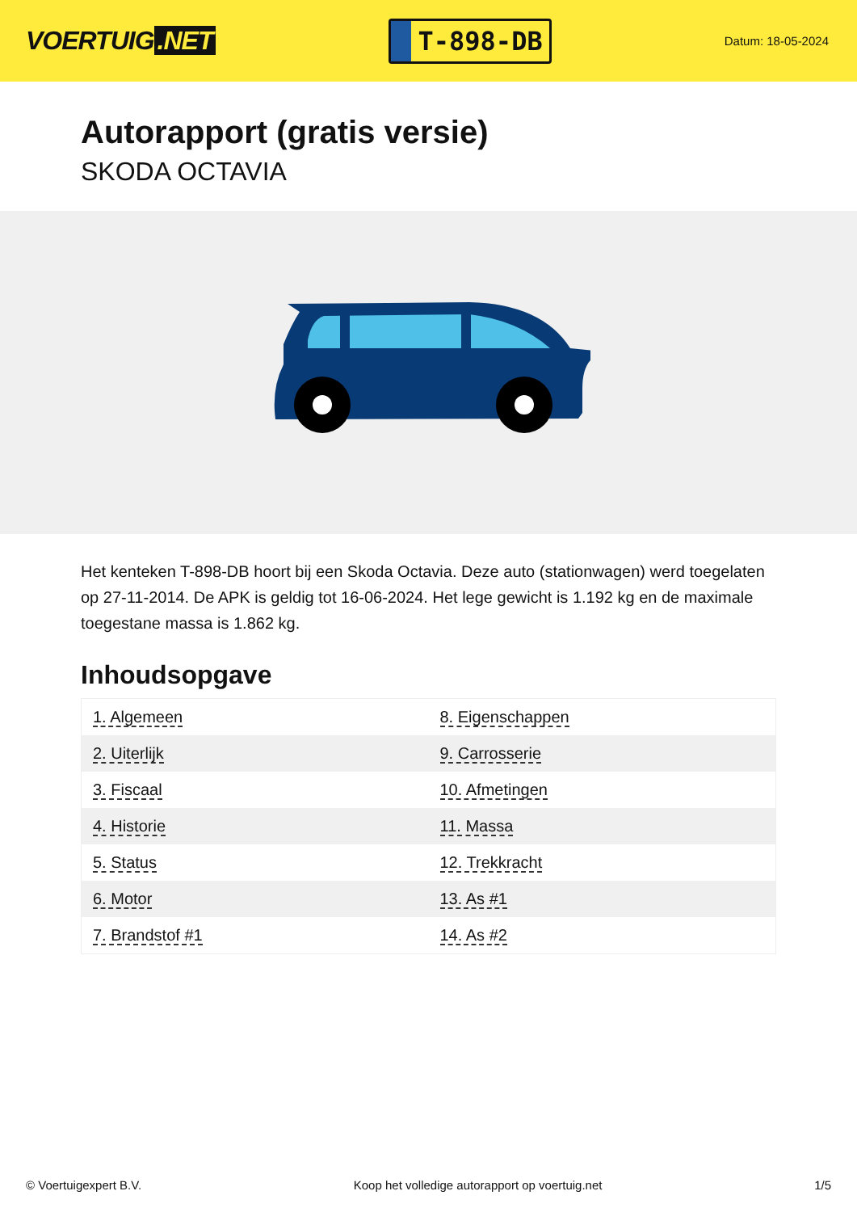VOERTUIG.NET
T-898-DB
Datum: 18-05-2024
Autorapport (gratis versie)
SKODA OCTAVIA
Het kenteken T-898-DB hoort bij een Skoda Octavia. Deze auto (stationwagen) werd toegelaten op 27-11-2014. De APK is geldig tot 16-06-2024. Het lege gewicht is 1.192 kg en de maximale toegestane massa is 1.862 kg.
Inhoudsopgave
| 1. Algemeen | 8. Eigenschappen |
| 2. Uiterlijk | 9. Carrosserie |
| 3. Fiscaal | 10. Afmetingen |
| 4. Historie | 11. Massa |
| 5. Status | 12. Trekkracht |
| 6. Motor | 13. As #1 |
| 7. Brandstof #1 | 14. As #2 |
© Voertuigexpert B.V. Koop het volledige autorapport op voertuig.net 1/5